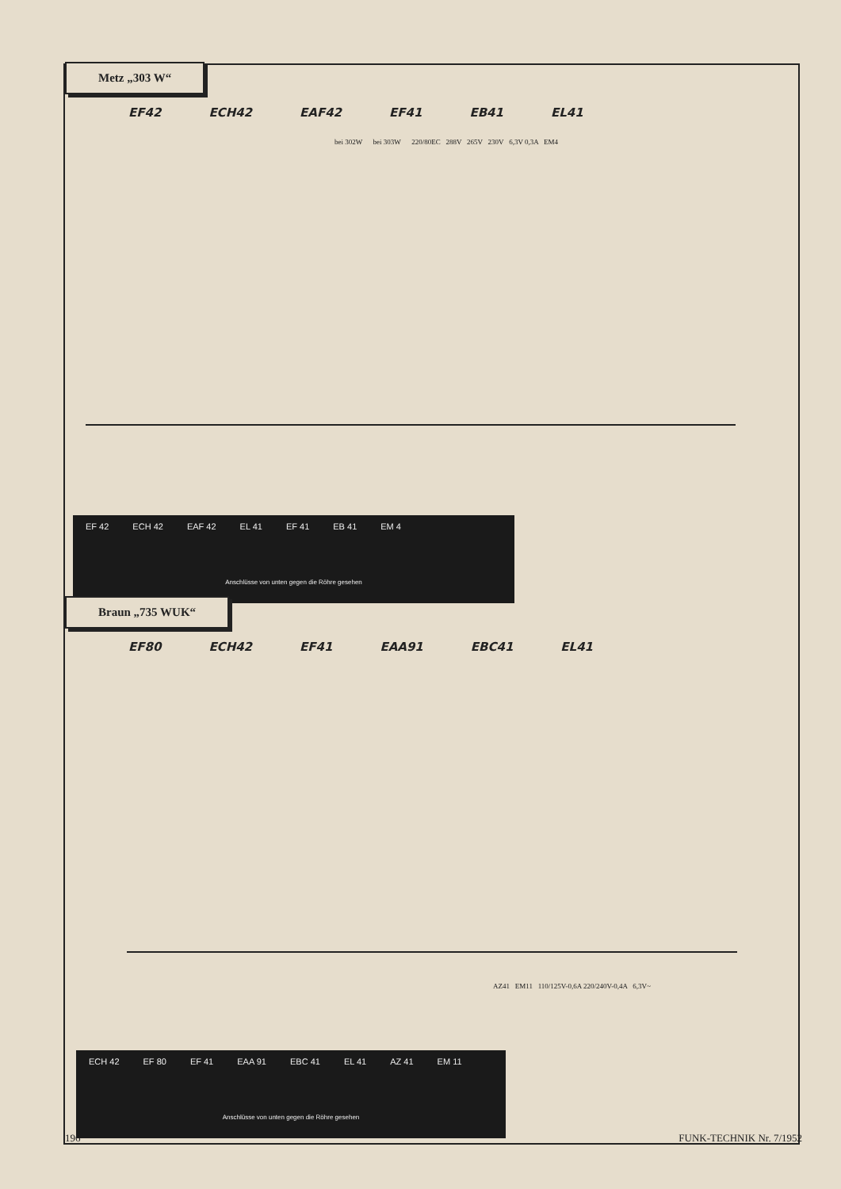Metz „303 W“
EF42 ECH42 EAF42 EF41 EB41 EL41
bei 302W bei 303W 220/80EC 288V 265V 230V 6,3V 0,3A EM4
EF 42 ECH 42 EAF 42 EL 41 EF 41 EB 41 EM 4
Anschlüsse von unten gegen die Röhre gesehen
Braun „735 WUK“
EF80 ECH42 EF41 EAA91 EBC41 EL41
AZ41 EM11 110/125V-0,6A 220/240V-0,4A 6,3V~
ECH 42 EF 80 EF 41 EAA 91 EBC 41 EL 41 AZ 41 EM 11
Anschlüsse von unten gegen die Röhre gesehen
196 FUNK-TECHNIK Nr. 7/1952